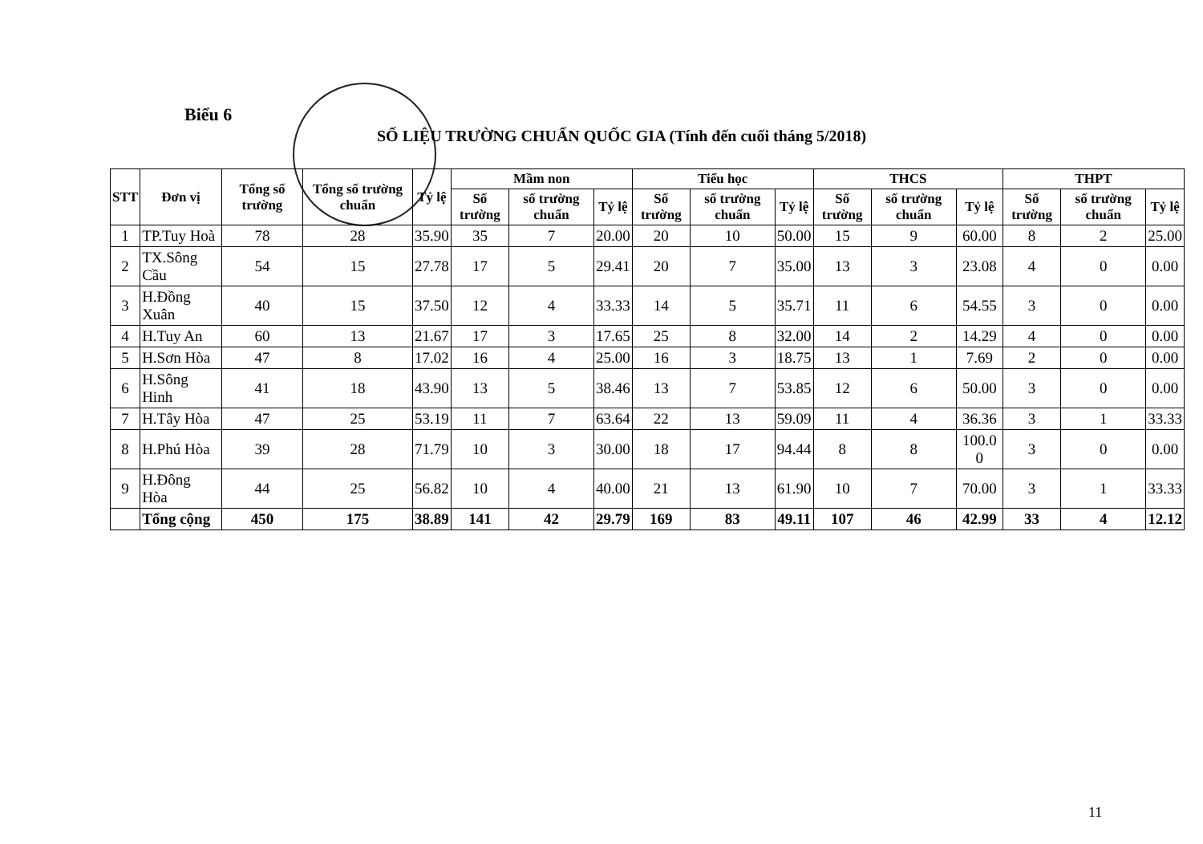Biểu 6
SỐ LIỆU TRƯỜNG CHUẨN QUỐC GIA (Tính đến cuối tháng 5/2018)
| STT | Đơn vị | Tổng số trường | Tổng số trường chuẩn | Tỷ lệ | Mầm non | | | Tiểu học | | | THCS | | | THPT | | |
| --- | --- | --- | --- | --- | --- | --- | --- | --- | --- | --- | --- | --- | --- | --- | --- | --- |
| | | | | | Số trường | số trường chuẩn | Tỷ lệ | Số trường | số trường chuẩn | Tỷ lệ | Số trường | số trường chuẩn | Tỷ lệ | Số trường | số trường chuẩn | Tỷ lệ |
| 1 | TP.Tuy Hoà | 78 | 28 | 35.90 | 35 | 7 | 20.00 | 20 | 10 | 50.00 | 15 | 9 | 60.00 | 8 | 2 | 25.00 |
| 2 | TX.Sông Cầu | 54 | 15 | 27.78 | 17 | 5 | 29.41 | 20 | 7 | 35.00 | 13 | 3 | 23.08 | 4 | 0 | 0.00 |
| 3 | H.Đồng Xuân | 40 | 15 | 37.50 | 12 | 4 | 33.33 | 14 | 5 | 35.71 | 11 | 6 | 54.55 | 3 | 0 | 0.00 |
| 4 | H.Tuy An | 60 | 13 | 21.67 | 17 | 3 | 17.65 | 25 | 8 | 32.00 | 14 | 2 | 14.29 | 4 | 0 | 0.00 |
| 5 | H.Sơn Hòa | 47 | 8 | 17.02 | 16 | 4 | 25.00 | 16 | 3 | 18.75 | 13 | 1 | 7.69 | 2 | 0 | 0.00 |
| 6 | H.Sông Hinh | 41 | 18 | 43.90 | 13 | 5 | 38.46 | 13 | 7 | 53.85 | 12 | 6 | 50.00 | 3 | 0 | 0.00 |
| 7 | H.Tây Hòa | 47 | 25 | 53.19 | 11 | 7 | 63.64 | 22 | 13 | 59.09 | 11 | 4 | 36.36 | 3 | 1 | 33.33 |
| 8 | H.Phú Hòa | 39 | 28 | 71.79 | 10 | 3 | 30.00 | 18 | 17 | 94.44 | 8 | 8 | 100.0 0 | 3 | 0 | 0.00 |
| 9 | H.Đông Hòa | 44 | 25 | 56.82 | 10 | 4 | 40.00 | 21 | 13 | 61.90 | 10 | 7 | 70.00 | 3 | 1 | 33.33 |
| | Tổng cộng | 450 | 175 | 38.89 | 141 | 42 | 29.79 | 169 | 83 | 49.11 | 107 | 46 | 42.99 | 33 | 4 | 12.12 |
11